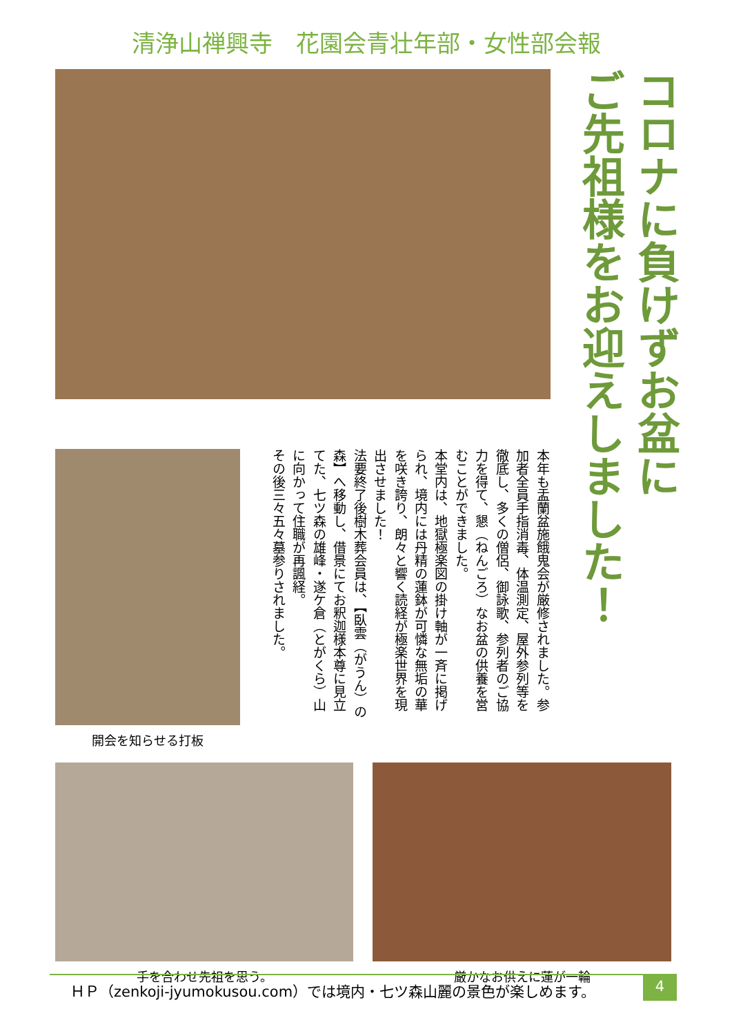清浄山禅興寺　花園会青壮年部・女性部会報
コロナに負けずお盆に
ご先祖様をお迎えしました！
開会を知らせる打板
本年も盂蘭盆施餓鬼会が厳修されました。参加者全員手指消毒、体温測定、屋外参列等を徹底し、多くの僧侶、御詠歌、参列者のご協力を得て、懇（ねんごろ）なお盆の供養を営むことができました。
本堂内は、地獄極楽図の掛け軸が一斉に掲げられ、境内には丹精の蓮鉢が可憐な無垢の華を咲き誇り、朗々と響く読経が極楽世界を現出させました！
法要終了後樹木葬会員は、【臥雲（がうん）の森】へ移動し、借景にてお釈迦様本尊に見立てた、七ツ森の雄峰・遂ケ倉（とがくら）山に向かって住職が再諷経。
その後三々五々墓参りされました。
手を合わせ先祖を思う。 厳かなお供えに蓮が一輪
ＨＰ（zenkoji-jyumokusou.com）では境内・七ツ森山麗の景色が楽しめます。 4